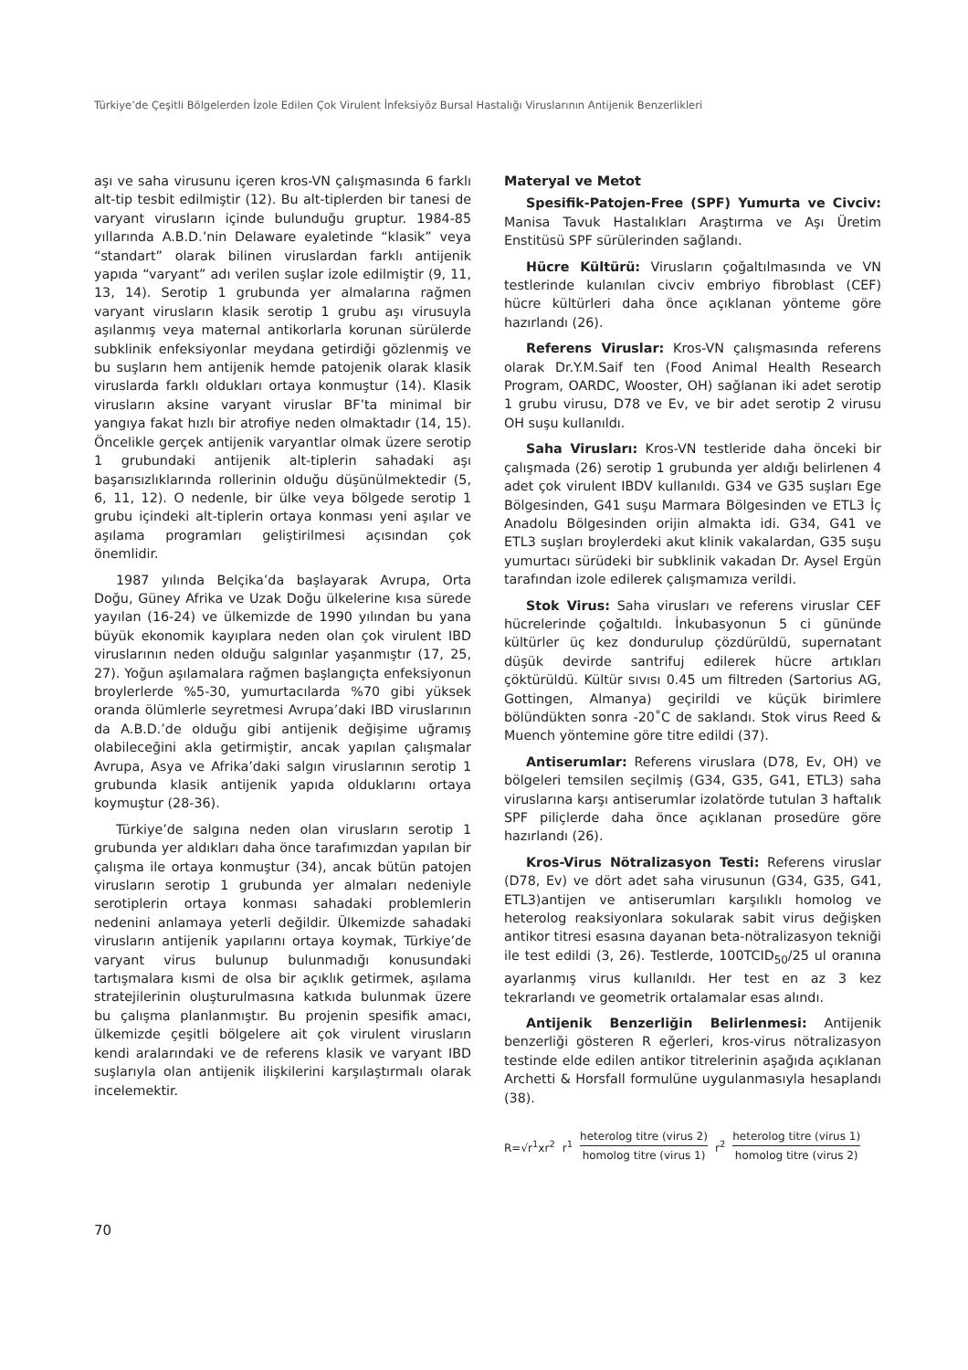Türkiye’de Çeşitli Bölgelerden İzole Edilen Çok Virulent İnfeksiyöz Bursal Hastalığı Viruslarının Antijenik Benzerlikleri
aşı ve saha virusunu içeren kros-VN çalışmasında 6 farklı alt-tip tesbit edilmiştir (12). Bu alt-tiplerden bir tanesi de varyant virusların içinde bulunduğu gruptur. 1984-85 yıllarında A.B.D.’nin Delaware eyaletinde “klasik” veya “standart” olarak bilinen viruslardan farklı antijenik yapıda “varyant” adı verilen suşlar izole edilmiştir (9, 11, 13, 14). Serotip 1 grubunda yer almalarına rağmen varyant virusların klasik serotip 1 grubu aşı virusuyla aşılanmış veya maternal antikorlarla korunan sürülerde subklinik enfeksiyonlar meydana getirdiği gözlenmiş ve bu suşların hem antijenik hemde patojenik olarak klasik viruslarda farklı oldukları ortaya konmuştur (14). Klasik virusların aksine varyant viruslar BF’ta minimal bir yangıya fakat hızlı bir atrofiye neden olmaktadır (14, 15). Öncelikle gerçek antijenik varyantlar olmak üzere serotip 1 grubundaki antijenik alt-tiplerin sahadaki aşı başarısızlıklarında rollerinin olduğu düşünülmektedir (5, 6, 11, 12). O nedenle, bir ülke veya bölgede serotip 1 grubu içindeki alt-tiplerin ortaya konması yeni aşılar ve aşılama programları geliştirilmesi açısından çok önemlidir.
1987 yılında Belçika’da başlayarak Avrupa, Orta Doğu, Güney Afrika ve Uzak Doğu ülkelerine kısa sürede yayılan (16-24) ve ülkemizde de 1990 yılından bu yana büyük ekonomik kayıplara neden olan çok virulent IBD viruslarının neden olduğu salgınlar yaşanmıştır (17, 25, 27). Yoğun aşılamalara rağmen başlangıçta enfeksiyonun broylerlerde %5-30, yumurtacılarda %70 gibi yüksek oranda ölümlerle seyretmesi Avrupa’daki IBD viruslarının da A.B.D.’de olduğu gibi antijenik değişime uğramış olabileceğini akla getirmiştir, ancak yapılan çalışmalar Avrupa, Asya ve Afrika’daki salgın viruslarının serotip 1 grubunda klasik antijenik yapıda olduklarını ortaya koymuştur (28-36).
Türkiye’de salgına neden olan virusların serotip 1 grubunda yer aldıkları daha önce tarafımızdan yapılan bir çalışma ile ortaya konmuştur (34), ancak bütün patojen virusların serotip 1 grubunda yer almaları nedeniyle serotiplerin ortaya konması sahadaki problemlerin nedenini anlamaya yeterli değildir. Ülkemizde sahadaki virusların antijenik yapılarını ortaya koymak, Türkiye’de varyant virus bulunup bulunmadığı konusundaki tartışmalara kısmi de olsa bir açıklık getirmek, aşılama stratejilerinin oluşturulmasına katkıda bulunmak üzere bu çalışma planlanmıştır. Bu projenin spesifik amacı, ülkemizde çeşitli bölgelere ait çok virulent virusların kendi aralarındaki ve de referens klasik ve varyant IBD suşlarıyla olan antijenik ilişkilerini karşılaştırmalı olarak incelemektir.
Materyal ve Metot
Spesifik-Patojen-Free (SPF) Yumurta ve Civciv: Manisa Tavuk Hastalıkları Araştırma ve Aşı Üretim Enstitüsü SPF sürülerinden sağlandı.
Hücre Kültürü: Virusların çoğaltılmasında ve VN testlerinde kulanılan civciv embriyo fibroblast (CEF) hücre kültürleri daha önce açıklanan yönteme göre hazırlandı (26).
Referens Viruslar: Kros-VN çalışmasında referens olarak Dr.Y.M.Saif ten (Food Animal Health Research Program, OARDC, Wooster, OH) sağlanan iki adet serotip 1 grubu virusu, D78 ve Ev, ve bir adet serotip 2 virusu OH suşu kullanıldı.
Saha Virusları: Kros-VN testleride daha önceki bir çalışmada (26) serotip 1 grubunda yer aldığı belirlenen 4 adet çok virulent IBDV kullanıldı. G34 ve G35 suşları Ege Bölgesinden, G41 suşu Marmara Bölgesinden ve ETL3 İç Anadolu Bölgesinden orijin almakta idi. G34, G41 ve ETL3 suşları broylerdeki akut klinik vakalardan, G35 suşu yumurtacı sürüdeki bir subklinik vakadan Dr. Aysel Ergün tarafından izole edilerek çalışmamıza verildi.
Stok Virus: Saha virusları ve referens viruslar CEF hücrelerinde çoğaltıldı. İnkubasyonun 5 ci gününde kültürler üç kez dondurulup çözdürüldü, supernatant düşük devirde santrifuj edilerek hücre artıkları çöktürüldü. Kültür sıvısı 0.45 um filtreden (Sartorius AG, Gottingen, Almanya) geçirildi ve küçük birimlere bölündükten sonra -20˚C de saklandı. Stok virus Reed & Muench yöntemine göre titre edildi (37).
Antiserumlar: Referens viruslara (D78, Ev, OH) ve bölgeleri temsilen seçilmiş (G34, G35, G41, ETL3) saha viruslarına karşı antiserumlar izolatörde tutulan 3 haftalık SPF piliçlerde daha önce açıklanan prosedüre göre hazırlandı (26).
Kros-Virus Nötralizasyon Testi: Referens viruslar (D78, Ev) ve dört adet saha virusunun (G34, G35, G41, ETL3)antijen ve antiserumları karşılıklı homolog ve heterolog reaksiyonlara sokularak sabit virus değişken antikor titresi esasına dayanan beta-nötralizasyon tekniği ile test edildi (3, 26). Testlerde, 100TCID<sub>50</sub>/25 ul oranına ayarlanmış virus kullanıldı. Her test en az 3 kez tekrarlandı ve geometrik ortalamalar esas alındı.
Antijenik Benzerliğin Belirlenmesi: Antijenik benzerliği gösteren R eğerleri, kros-virus nötralizasyon testinde elde edilen antikor titrelerinin aşağıda açıklanan Archetti & Horsfall formulüne uygulanmasıyla hesaplandı (38).
R=√r<sup>1</sup>xr<sup>2</sup> r<sup>1</sup> heterolog titre (virus 2) homolog titre (virus 1) r<sup>2</sup> heterolog titre (virus 1) homolog titre (virus 2)
70